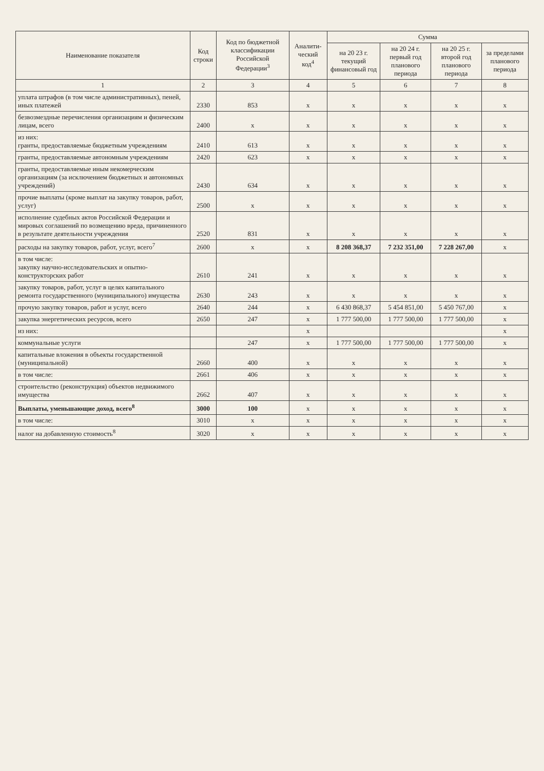| Наименование показателя | Код строки | Код по бюджетной классификации Российской Федерации<sup>3</sup> | Аналити-ческий код<sup>4</sup> | Сумма | | | |
| --- | --- | --- | --- | --- | --- | --- | --- |
| | | | | на 20 23 г. текущий финансовый год | на 20 24 г. первый год планового периода | на 20 25 г. второй год планового периода | за пределами планового периода |
| 1 | 2 | 3 | 4 | 5 | 6 | 7 | 8 |
| уплата штрафов (в том числе административных), пеней, иных платежей | 2330 | 853 | x | x | x | x | x |
| безвозмездные перечисления организациям и физическим лицам, всего | 2400 | x | x | x | x | x | x |
| из них: гранты, предоставляемые бюджетным учреждениям | 2410 | 613 | x | x | x | x | x |
| гранты, предоставляемые автономным учреждениям | 2420 | 623 | x | x | x | x | x |
| гранты, предоставляемые иным некомерческим организациям (за исключением бюджетных и автономных учреждений) | 2430 | 634 | x | x | x | x | x |
| прочие выплаты (кроме выплат на закупку товаров, работ, услуг) | 2500 | x | x | x | x | x | x |
| исполнение судебных актов Российской Федерации и мировых соглашений по возмещению вреда, причиненного в результате деятельности учреждения | 2520 | 831 | x | x | x | x | x |
| расходы на закупку товаров, работ, услуг, всего<sup>7</sup> | 2600 | x | x | 8 208 368,37 | 7 232 351,00 | 7 228 267,00 | x |
| в том числе: закупку научно-исследовательских и опытно-конструкторских работ | 2610 | 241 | x | x | x | x | x |
| закупку товаров, работ, услуг в целях капитального ремонта государственного (муниципального) имущества | 2630 | 243 | x | x | x | x | x |
| прочую закупку товаров, работ и услуг, всего | 2640 | 244 | x | 6 430 868,37 | 5 454 851,00 | 5 450 767,00 | x |
| закупка энергетических ресурсов, всего | 2650 | 247 | x | 1 777 500,00 | 1 777 500,00 | 1 777 500,00 | x |
| из них: | | | x | | | | x |
| коммунальные услуги | | 247 | x | 1 777 500,00 | 1 777 500,00 | 1 777 500,00 | x |
| капитальные вложения в объекты государственной (муниципальной) | 2660 | 400 | x | x | x | x | x |
| в том числе: | 2661 | 406 | x | x | x | x | x |
| строительство (реконструкция) объектов недвижимого имущества | 2662 | 407 | x | x | x | x | x |
| Выплаты, уменьшающие доход, всего<sup>8</sup> | 3000 | 100 | x | x | x | x | x |
| в том числе: | 3010 | x | x | x | x | x | x |
| налог на добавленную стоимость<sup>8</sup> | 3020 | x | x | x | x | x | x |